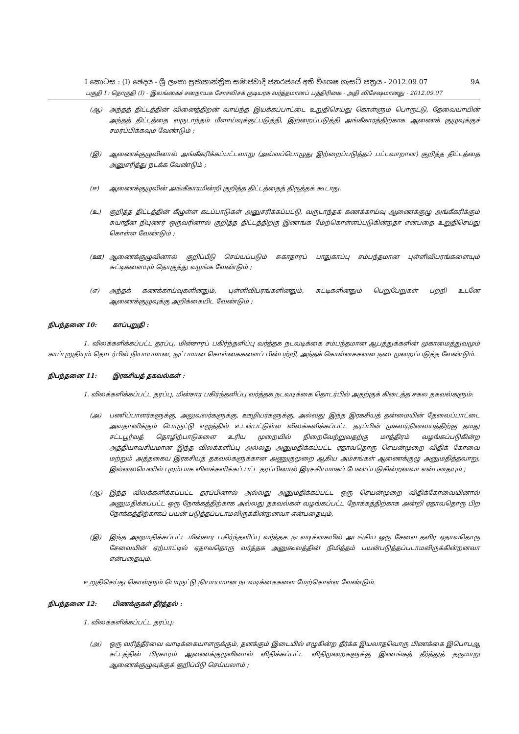I කොටස : (I) ඡෙදය - ශ්‍රී ලංකා ප්‍රජාතාන්ත්‍රික සමාජවාදී ජනරජයේ අති විශෙෂ ගැසට් පත්‍රය - 2012.09.07 9A
பகுதி I : தொகுதி (I) - இலங்கைச் சனநாயக சோசலிசக் குடியரசு வர்த்தமானப் பத்திரிகை - அதி விசேஷமானது - 2012.09.07
(ஆ) அந்தத் திட்டத்தின் வினைத்திறன் வாய்ந்த இயக்கப்பாட்டை உறுதிசெய்து கொள்ளும் பொருட்டு, தேவையாயின் அந்தத் திட்டத்தை வருடாந்தம் மீளாய்வுக்குட்படுத்தி, இற்றைப்படுத்தி அங்கீகாரத்திற்காக ஆணைக் குழுவுக்குச் சமர்ப்பிக்கவும் வேண்டும் ;
(இ) ஆணைக்குழுவினால் அங்கீகரிக்கப்பட்டவாறு (அவ்வப்பொழுது இற்றைப்படுத்தப் பட்டவாறான) குறித்த திட்டத்தை அனுசரித்து நடக்க வேண்டும் ;
(ஈ) ஆணைக்குழுவின் அங்கீகாரமின்றி குறித்த திட்டத்தைத் திருத்தக் கூடாது.
(உ) குறித்த திட்டத்தின் கீழுள்ள கடப்பாடுகள் அனுசரிக்கப்பட்டு, வருடாந்தக் கணக்காய்வு ஆணைக்குழு அங்கீகரிக்கும் சுயாதீன நிபுணர் ஒருவரினால் குறித்த திட்டத்திற்கு இணங்க மேற்கொள்ளப்படுகின்றதா என்பதை உறுதிசெய்து கொள்ள வேண்டும் ;
(ஊ) ஆணைக்குழுவினால் குறிப்பீடு செய்யப்படும் சுகாதாரப் பாதுகாப்பு சம்பந்தமான புள்ளிவிபரங்களையும் சுட்டிகளையும் தொகுத்து வழங்க வேண்டும் ;
(எ) அந்தக் கணக்காய்வுகளினதும், புள்ளிவிபரங்களினதும், சுட்டிகளினதும் பெறுபேறுகள் பற்றி உடனே ஆணைக்குழுவுக்கு அறிக்கையிட வேண்டும் ;
நிபந்தனை 10: காப்புறுதி :
1. விலக்களிக்கப்பட்ட தரப்பு, மின்சாரப் பகிர்ந்தளிப்பு வர்த்தக நடவடிக்கை சம்பந்தமான ஆபத்துக்களின் முகாமைத்துவமும் காப்புறுதியும் தொடர்பில் நியாயமான, நுட்பமான கொள்கைகளைப் பின்பற்றி, அந்தக் கொள்கைகளை நடைமுறைப்படுத்த வேண்டும்.
நிபந்தனை 11: இரகசியத் தகவல்கள் :
1. விலக்களிக்கப்பட்ட தரப்பு, மின்சார பகிர்ந்தளிப்பு வர்த்தக நடவடிக்கை தொடர்பில் அதற்குக் கிடைத்த சகல தகவல்களும்:
(அ) பணிப்பாளர்களுக்கு, அலுவலர்களுக்கு, ஊழியர்களுக்கு, அல்லது இந்த இரகசியத் தன்மையின் தேவைப்பாட்டை அவதானிக்கும் பொருட்டு எழுத்தில் உடன்பட்டுள்ள விலக்களிக்கப்பட்ட தரப்பின் முகவர்நிலையத்திற்கு தமது சட்டபூர்வத் தொழிற்பாடுகளை உரிய முறையில் நிறைவேற்றுவதற்கு மாத்திரம் வழங்கப்படுகின்ற அத்தியாவசியமான இந்த விலக்களிப்பு அல்லது அனுமதிக்கப்பட்ட ஏதாவதொரு செயன்முறை விதிக் கோவை மற்றும் அத்தகைய இரகசியத் தகவல்களுக்கான அணுகுமுறை ஆகிய அம்சங்கள் ஆணைக்குழு அனுமதித்தவாறு, இல்லையெனில் புறம்பாக விலக்களிக்கப் பட்ட தரப்பினால் இரகசியமாகப் பேணப்படுகின்றனவா என்பதையும் ;
(ஆ) இந்த விலக்களிக்கப்பட்ட தரப்பினால் அல்லது அனுமதிக்கப்பட்ட ஒரு செயன்முறை விதிக்கோவையினால் அனுமதிக்கப்பட்ட ஒரு நோக்கத்திற்காக அல்லது தகவல்கள் வழங்கப்பட்ட நோக்கத்திற்காக அன்றி ஏதாவதொரு பிற நோக்கத்திற்காகப் பயன் படுத்தப்படாமலிருக்கின்றனவா என்பதையும்,
(இ) இந்த அனுமதிக்கப்பட்ட மின்சார பகிர்ந்தளிப்பு வர்த்தக நடவடிக்கையில் அடங்கிய ஒரு சேவை தவிர ஏதாவதொரு சேவையின் ஏற்பாட்டில் ஏதாவதொரு வர்த்தக அனுகூலத்தின் நிமித்தம் பயன்படுத்தப்படாமலிருக்கின்றனவா என்பதையும்.
உறுதிசெய்து கொள்ளும் பொருட்டு நியாயமான நடவடிக்கைகளை மேற்கொள்ள வேண்டும்.
நிபந்தனை 12: பிணக்குகள் தீர்த்தல் :
1. விலக்களிக்கப்பட்ட தரப்பு:
(அ) ஒரு வரித்தீர்வை வாடிக்கையாளருக்கும், தனக்கும் இடையில் எழுகின்ற தீர்க்க இயலாதவொரு பிணக்கை இபொபஆ சட்டத்தின் பிரகாரம் ஆணைக்குழுவினால் விதிக்கப்பட்ட விதிமுறைகளுக்கு இணங்கத் தீர்த்துத் தருமாறு ஆணைக்குழுவுக்குக் குறிப்பீடு செய்யலாம் ;